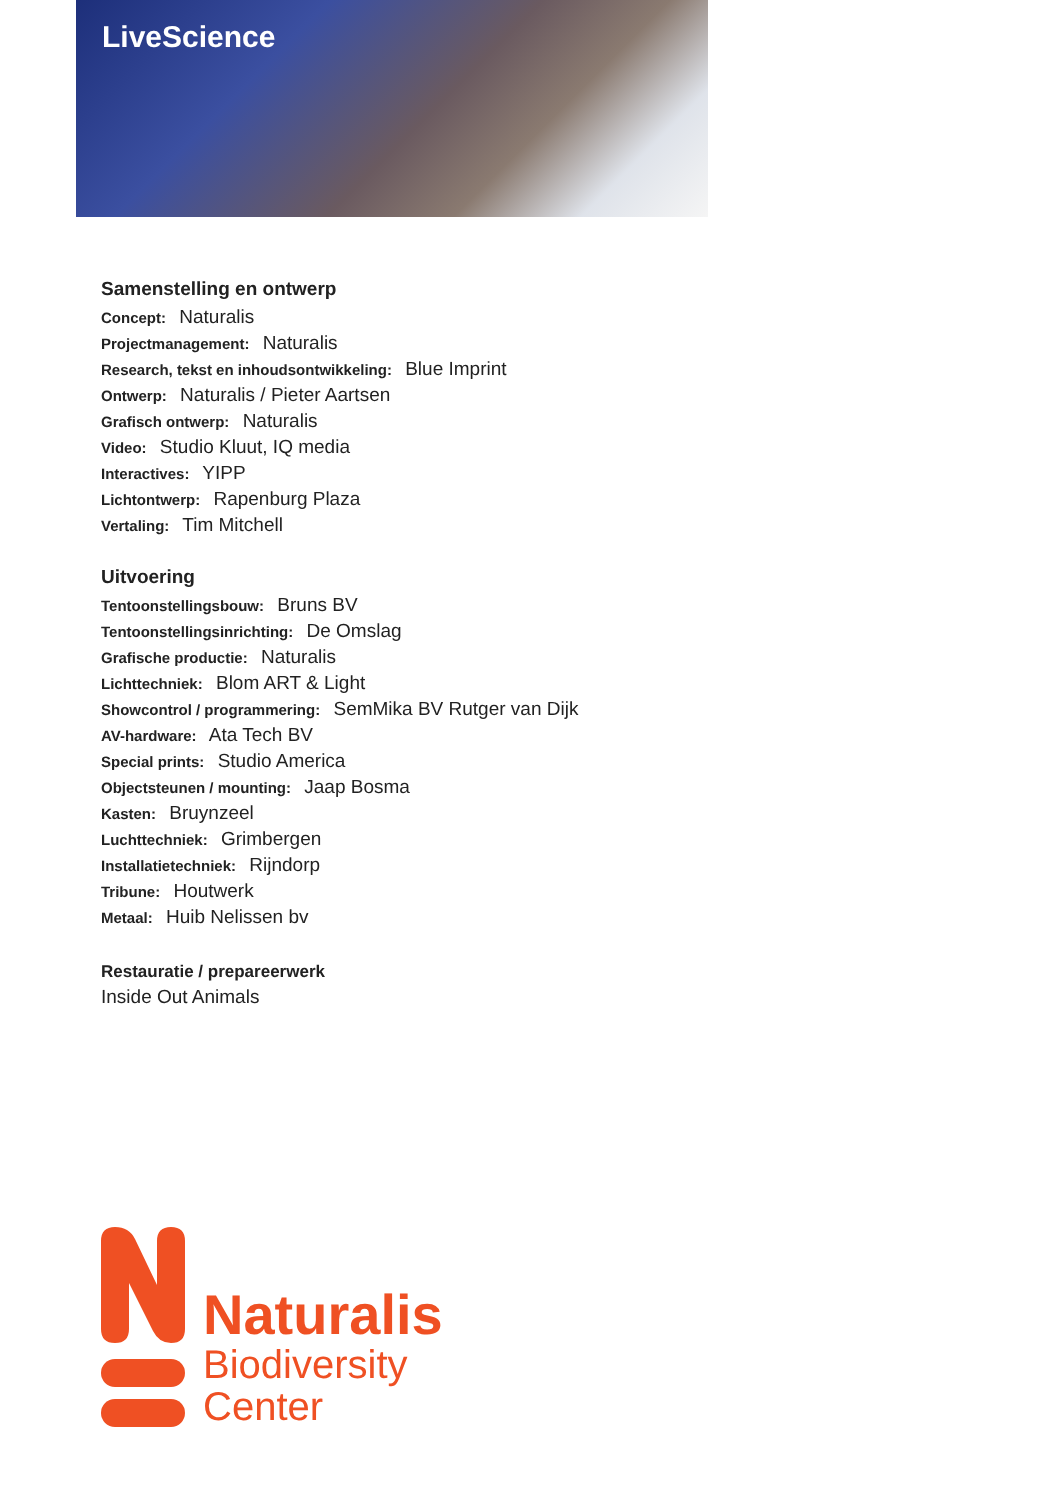LiveScience
Samenstelling en ontwerp
Concept: Naturalis
Projectmanagement: Naturalis
Research, tekst en inhoudsontwikkeling: Blue Imprint
Ontwerp: Naturalis / Pieter Aartsen
Grafisch ontwerp: Naturalis
Video: Studio Kluut, IQ media
Interactives: YIPP
Lichtontwerp: Rapenburg Plaza
Vertaling: Tim Mitchell
Uitvoering
Tentoonstellingsbouw: Bruns BV
Tentoonstellingsinrichting: De Omslag
Grafische productie: Naturalis
Lichttechniek: Blom ART & Light
Showcontrol / programmering: SemMika BV Rutger van Dijk
AV-hardware: Ata Tech BV
Special prints: Studio America
Objectsteunen / mounting: Jaap Bosma
Kasten: Bruynzeel
Luchttechniek: Grimbergen
Installatietechniek: Rijndorp
Tribune: Houtwerk
Metaal: Huib Nelissen bv
Restauratie / prepareerwerk
Inside Out Animals
Naturalis
Biodiversity
Center